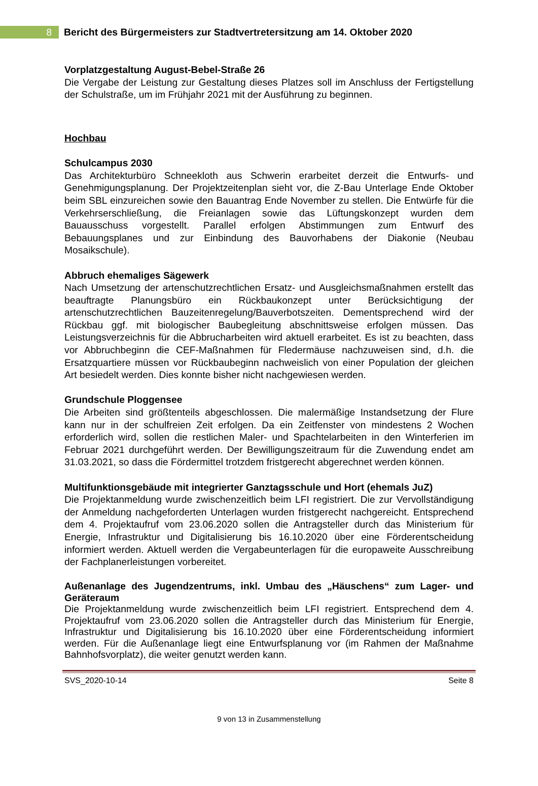8
Bericht des Bürgermeisters zur Stadtvertretersitzung am 14. Oktober 2020
Vorplatzgestaltung August-Bebel-Straße 26
Die Vergabe der Leistung zur Gestaltung dieses Platzes soll im Anschluss der Fertigstellung der Schulstraße, um im Frühjahr 2021 mit der Ausführung zu beginnen.
Hochbau
Schulcampus 2030
Das Architekturbüro Schneekloth aus Schwerin erarbeitet derzeit die Entwurfs- und Genehmigungsplanung. Der Projektzeitenplan sieht vor, die Z-Bau Unterlage Ende Oktober beim SBL einzureichen sowie den Bauantrag Ende November zu stellen. Die Entwürfe für die Verkehrserschließung, die Freianlagen sowie das Lüftungskonzept wurden dem Bauausschuss vorgestellt. Parallel erfolgen Abstimmungen zum Entwurf des Bebauungsplanes und zur Einbindung des Bauvorhabens der Diakonie (Neubau Mosaikschule).
Abbruch ehemaliges Sägewerk
Nach Umsetzung der artenschutzrechtlichen Ersatz- und Ausgleichsmaßnahmen erstellt das beauftragte Planungsbüro ein Rückbaukonzept unter Berücksichtigung der artenschutzrechtlichen Bauzeitenregelung/Bauverbotszeiten. Dementsprechend wird der Rückbau ggf. mit biologischer Baubegleitung abschnittsweise erfolgen müssen. Das Leistungsverzeichnis für die Abbrucharbeiten wird aktuell erarbeitet. Es ist zu beachten, dass vor Abbruchbeginn die CEF-Maßnahmen für Fledermäuse nachzuweisen sind, d.h. die Ersatzquartiere müssen vor Rückbaubeginn nachweislich von einer Population der gleichen Art besiedelt werden. Dies konnte bisher nicht nachgewiesen werden.
Grundschule Ploggensee
Die Arbeiten sind größtenteils abgeschlossen. Die malermäßige Instandsetzung der Flure kann nur in der schulfreien Zeit erfolgen. Da ein Zeitfenster von mindestens 2 Wochen erforderlich wird, sollen die restlichen Maler- und Spachtelarbeiten in den Winterferien im Februar 2021 durchgeführt werden. Der Bewilligungszeitraum für die Zuwendung endet am 31.03.2021, so dass die Fördermittel trotzdem fristgerecht abgerechnet werden können.
Multifunktionsgebäude mit integrierter Ganztagsschule und Hort (ehemals JuZ)
Die Projektanmeldung wurde zwischenzeitlich beim LFI registriert. Die zur Vervollständigung der Anmeldung nachgeforderten Unterlagen wurden fristgerecht nachgereicht. Entsprechend dem 4. Projektaufruf vom 23.06.2020 sollen die Antragsteller durch das Ministerium für Energie, Infrastruktur und Digitalisierung bis 16.10.2020 über eine Förderentscheidung informiert werden. Aktuell werden die Vergabeunterlagen für die europaweite Ausschreibung der Fachplanerleistungen vorbereitet.
Außenanlage des Jugendzentrums, inkl. Umbau des „Häuschens“ zum Lager- und Geräteraum
Die Projektanmeldung wurde zwischenzeitlich beim LFI registriert. Entsprechend dem 4. Projektaufruf vom 23.06.2020 sollen die Antragsteller durch das Ministerium für Energie, Infrastruktur und Digitalisierung bis 16.10.2020 über eine Förderentscheidung informiert werden. Für die Außenanlage liegt eine Entwurfsplanung vor (im Rahmen der Maßnahme Bahnhofsvorplatz), die weiter genutzt werden kann.
SVS_2020-10-14 Seite 8
9 von 13 in Zusammenstellung